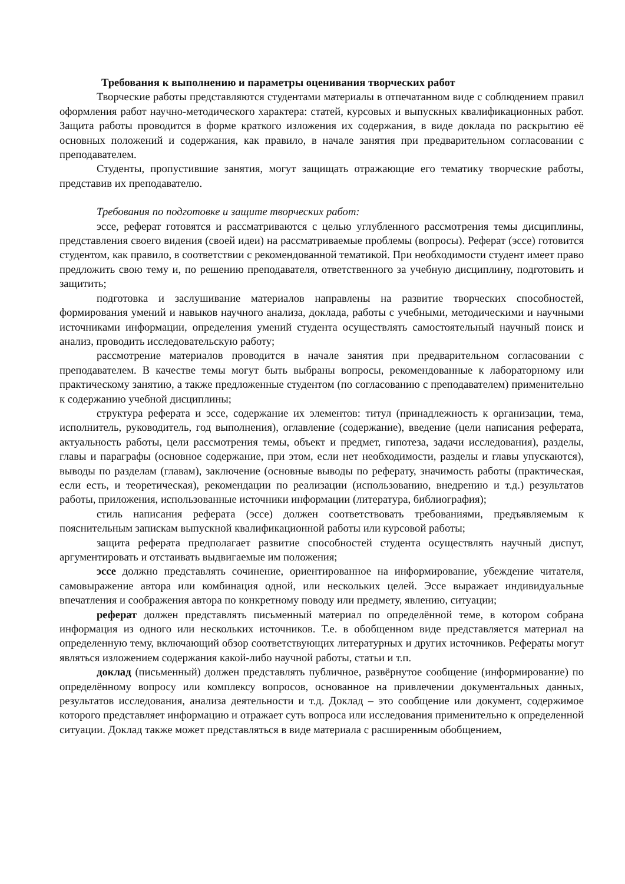Требования к выполнению и параметры оценивания творческих работ
Творческие работы представляются студентами материалы в отпечатанном виде с соблюдением правил оформления работ научно-методического характера: статей, курсовых и выпускных квалификационных работ. Защита работы проводится в форме краткого изложения их содержания, в виде доклада по раскрытию её основных положений и содержания, как правило, в начале занятия при предварительном согласовании с преподавателем.
Студенты, пропустившие занятия, могут защищать отражающие его тематику творческие работы, представив их преподавателю.
Требования по подготовке и защите творческих работ:
эссе, реферат готовятся и рассматриваются с целью углубленного рассмотрения темы дисциплины, представления своего видения (своей идеи) на рассматриваемые проблемы (вопросы). Реферат (эссе) готовится студентом, как правило, в соответствии с рекомендованной тематикой. При необходимости студент имеет право предложить свою тему и, по решению преподавателя, ответственного за учебную дисциплину, подготовить и защитить;
подготовка и заслушивание материалов направлены на развитие творческих способностей, формирования умений и навыков научного анализа, доклада, работы с учебными, методическими и научными источниками информации, определения умений студента осуществлять самостоятельный научный поиск и анализ, проводить исследовательскую работу;
рассмотрение материалов проводится в начале занятия при предварительном согласовании с преподавателем. В качестве темы могут быть выбраны вопросы, рекомендованные к лабораторному или практическому занятию, а также предложенные студентом (по согласованию с преподавателем) применительно к содержанию учебной дисциплины;
структура реферата и эссе, содержание их элементов: титул (принадлежность к организации, тема, исполнитель, руководитель, год выполнения), оглавление (содержание), введение (цели написания реферата, актуальность работы, цели рассмотрения темы, объект и предмет, гипотеза, задачи исследования), разделы, главы и параграфы (основное содержание, при этом, если нет необходимости, разделы и главы упускаются), выводы по разделам (главам), заключение (основные выводы по реферату, значимость работы (практическая, если есть, и теоретическая), рекомендации по реализации (использованию, внедрению и т.д.) результатов работы, приложения, использованные источники информации (литература, библиография);
стиль написания реферата (эссе) должен соответствовать требованиями, предъявляемым к пояснительным запискам выпускной квалификационной работы или курсовой работы;
защита реферата предполагает развитие способностей студента осуществлять научный диспут, аргументировать и отстаивать выдвигаемые им положения;
эссе должно представлять сочинение, ориентированное на информирование, убеждение читателя, самовыражение автора или комбинация одной, или нескольких целей. Эссе выражает индивидуальные впечатления и соображения автора по конкретному поводу или предмету, явлению, ситуации;
реферат должен представлять письменный материал по определённой теме, в котором собрана информация из одного или нескольких источников. Т.е. в обобщенном виде представляется материал на определенную тему, включающий обзор соответствующих литературных и других источников. Рефераты могут являться изложением содержания какой-либо научной работы, статьи и т.п.
доклад (письменный) должен представлять публичное, развёрнутое сообщение (информирование) по определённому вопросу или комплексу вопросов, основанное на привлечении документальных данных, результатов исследования, анализа деятельности и т.д. Доклад – это сообщение или документ, содержимое которого представляет информацию и отражает суть вопроса или исследования применительно к определенной ситуации. Доклад также может представляться в виде материала с расширенным обобщением,